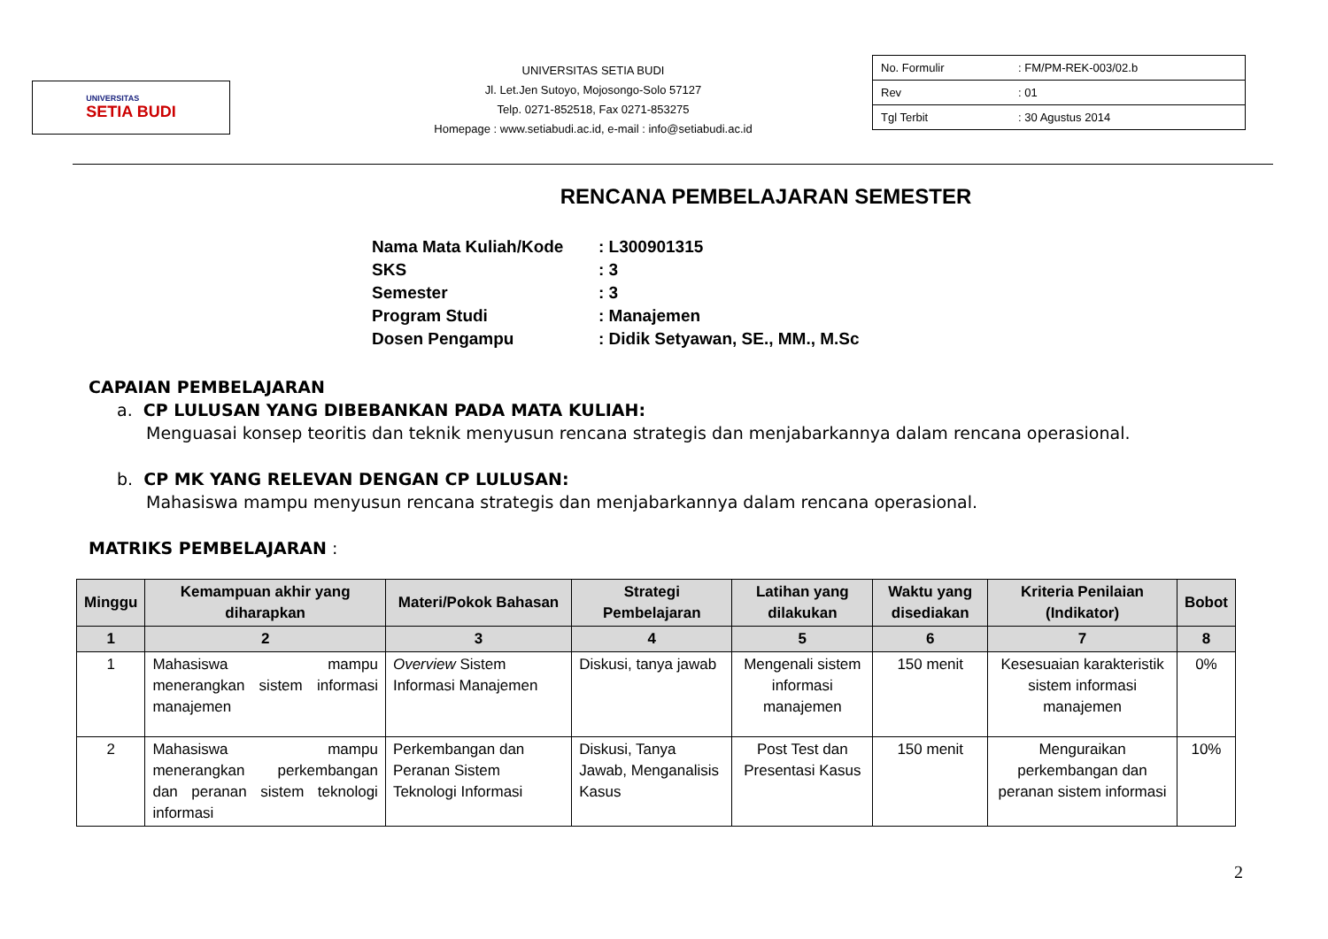UNIVERSITAS
SETIA BUDI
UNIVERSITAS SETIA BUDI
Jl. Let.Jen Sutoyo, Mojosongo-Solo 57127
Telp. 0271-852518, Fax 0271-853275
Homepage : www.setiabudi.ac.id, e-mail : info@setiabudi.ac.id
| No. Formulir | : FM/PM-REK-003/02.b |
| Rev | : 01 |
| Tgl Terbit | : 30 Agustus 2014 |
RENCANA PEMBELAJARAN SEMESTER
| Nama Mata Kuliah/Kode | : L300901315 |
| SKS | : 3 |
| Semester | : 3 |
| Program Studi | : Manajemen |
| Dosen Pengampu | : Didik Setyawan, SE., MM., M.Sc |
CAPAIAN PEMBELAJARAN
a. CP LULUSAN YANG DIBEBANKAN PADA MATA KULIAH:
Menguasai konsep teoritis dan teknik menyusun rencana strategis dan menjabarkannya dalam rencana operasional.
b. CP MK YANG RELEVAN DENGAN CP LULUSAN:
Mahasiswa mampu menyusun rencana strategis dan menjabarkannya dalam rencana operasional.
MATRIKS PEMBELAJARAN :
| Minggu | Kemampuan akhir yang diharapkan | Materi/Pokok Bahasan | Strategi Pembelajaran | Latihan yang dilakukan | Waktu yang disediakan | Kriteria Penilaian (Indikator) | Bobot |
| --- | --- | --- | --- | --- | --- | --- | --- |
| 1 | 2 | 3 | 4 | 5 | 6 | 7 | 8 |
| 1 | Mahasiswa mampu menerangkan sistem informasi manajemen | Overview Sistem Informasi Manajemen | Diskusi, tanya jawab | Mengenali sistem informasi manajemen | 150 menit | Kesesuaian karakteristik sistem informasi manajemen | 0% |
| 2 | Mahasiswa mampu menerangkan perkembangan dan peranan sistem teknologi informasi | Perkembangan dan Peranan Sistem Teknologi Informasi | Diskusi, Tanya Jawab, Menganalisis Kasus | Post Test dan Presentasi Kasus | 150 menit | Menguraikan perkembangan dan peranan sistem informasi | 10% |
2